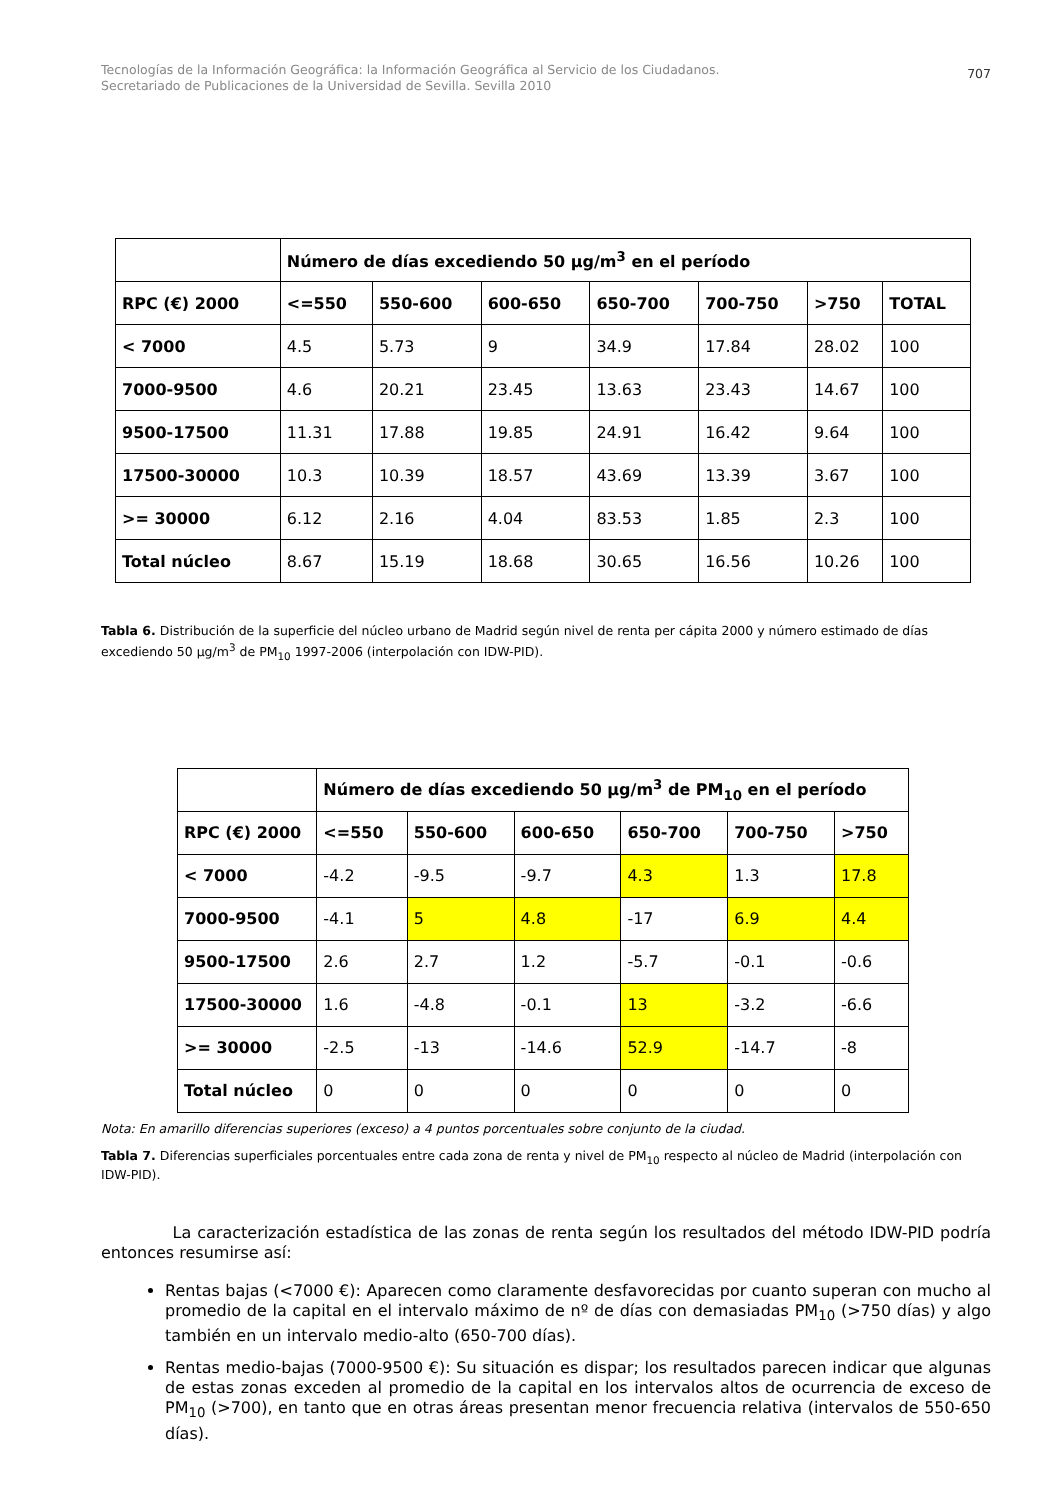Tecnologías de la Información Geográfica: la Información Geográfica al Servicio de los Ciudadanos.
Secretariado de Publicaciones de la Universidad de Sevilla. Sevilla 2010
707
| | Número de días excediendo 50 µg/m<sup>3</sup> en el período | | | | | | |
| --- | --- | --- | --- | --- | --- | --- | --- |
| RPC (€) 2000 | <=550 | 550-600 | 600-650 | 650-700 | 700-750 | >750 | TOTAL |
| < 7000 | 4.5 | 5.73 | 9 | 34.9 | 17.84 | 28.02 | 100 |
| 7000-9500 | 4.6 | 20.21 | 23.45 | 13.63 | 23.43 | 14.67 | 100 |
| 9500-17500 | 11.31 | 17.88 | 19.85 | 24.91 | 16.42 | 9.64 | 100 |
| 17500-30000 | 10.3 | 10.39 | 18.57 | 43.69 | 13.39 | 3.67 | 100 |
| >= 30000 | 6.12 | 2.16 | 4.04 | 83.53 | 1.85 | 2.3 | 100 |
| Total núcleo | 8.67 | 15.19 | 18.68 | 30.65 | 16.56 | 10.26 | 100 |
Tabla 6. Distribución de la superficie del núcleo urbano de Madrid según nivel de renta per cápita 2000 y número estimado de días excediendo 50 µg/m<sup>3</sup> de PM<sub>10</sub> 1997-2006 (interpolación con IDW-PID).
| | Número de días excediendo 50 µg/m<sup>3</sup> de PM<sub>10</sub> en el período | | | | | |
| --- | --- | --- | --- | --- | --- | --- |
| RPC (€) 2000 | <=550 | 550-600 | 600-650 | 650-700 | 700-750 | >750 |
| < 7000 | -4.2 | -9.5 | -9.7 | 4.3 | 1.3 | 17.8 |
| 7000-9500 | -4.1 | 5 | 4.8 | -17 | 6.9 | 4.4 |
| 9500-17500 | 2.6 | 2.7 | 1.2 | -5.7 | -0.1 | -0.6 |
| 17500-30000 | 1.6 | -4.8 | -0.1 | 13 | -3.2 | -6.6 |
| >= 30000 | -2.5 | -13 | -14.6 | 52.9 | -14.7 | -8 |
| Total núcleo | 0 | 0 | 0 | 0 | 0 | 0 |
Nota: En amarillo diferencias superiores (exceso) a 4 puntos porcentuales sobre conjunto de la ciudad.
Tabla 7. Diferencias superficiales porcentuales entre cada zona de renta y nivel de PM<sub>10</sub> respecto al núcleo de Madrid (interpolación con IDW-PID).
La caracterización estadística de las zonas de renta según los resultados del método IDW-PID podría entonces resumirse así:
Rentas bajas (<7000 €): Aparecen como claramente desfavorecidas por cuanto superan con mucho al promedio de la capital en el intervalo máximo de nº de días con demasiadas PM<sub>10</sub> (>750 días) y algo también en un intervalo medio-alto (650-700 días).
Rentas medio-bajas (7000-9500 €): Su situación es dispar; los resultados parecen indicar que algunas de estas zonas exceden al promedio de la capital en los intervalos altos de ocurrencia de exceso de PM<sub>10</sub> (>700), en tanto que en otras áreas presentan menor frecuencia relativa (intervalos de 550-650 días).